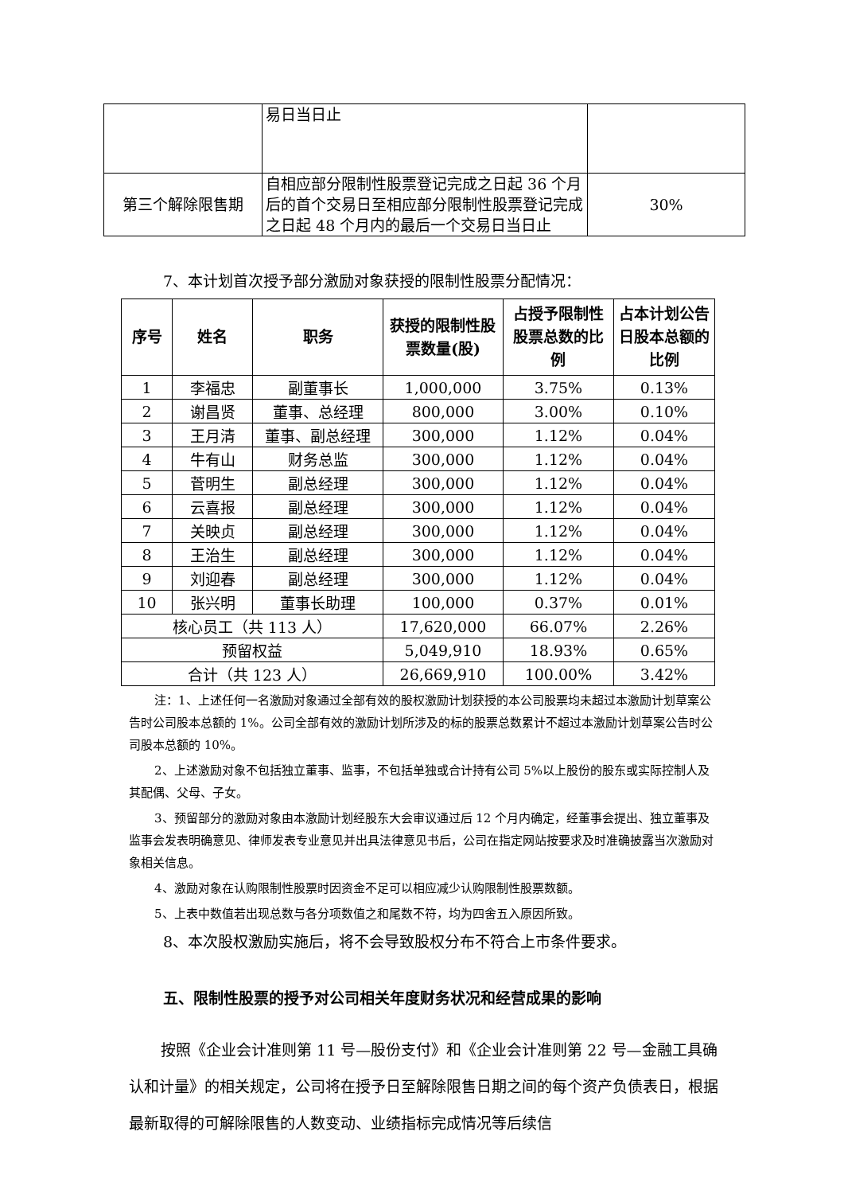| | 易日当日止 | |
| 第三个解除限售期 | 自相应部分限制性股票登记完成之日起 36 个月后的首个交易日至相应部分限制性股票登记完成之日起 48 个月内的最后一个交易日当日止 | 30% |
7、本计划首次授予部分激励对象获授的限制性股票分配情况：
| 序号 | 姓名 | 职务 | 获授的限制性股票数量(股) | 占授予限制性股票总数的比例 | 占本计划公告日股本总额的比例 |
| --- | --- | --- | --- | --- | --- |
| 1 | 李福忠 | 副董事长 | 1,000,000 | 3.75% | 0.13% |
| 2 | 谢昌贤 | 董事、总经理 | 800,000 | 3.00% | 0.10% |
| 3 | 王月清 | 董事、副总经理 | 300,000 | 1.12% | 0.04% |
| 4 | 牛有山 | 财务总监 | 300,000 | 1.12% | 0.04% |
| 5 | 菅明生 | 副总经理 | 300,000 | 1.12% | 0.04% |
| 6 | 云喜报 | 副总经理 | 300,000 | 1.12% | 0.04% |
| 7 | 关映贞 | 副总经理 | 300,000 | 1.12% | 0.04% |
| 8 | 王治生 | 副总经理 | 300,000 | 1.12% | 0.04% |
| 9 | 刘迎春 | 副总经理 | 300,000 | 1.12% | 0.04% |
| 10 | 张兴明 | 董事长助理 | 100,000 | 0.37% | 0.01% |
| 核心员工（共 113 人） | | | 17,620,000 | 66.07% | 2.26% |
| 预留权益 | | | 5,049,910 | 18.93% | 0.65% |
| 合计（共 123 人） | | | 26,669,910 | 100.00% | 3.42% |
注：1、上述任何一名激励对象通过全部有效的股权激励计划获授的本公司股票均未超过本激励计划草案公告时公司股本总额的 1%。公司全部有效的激励计划所涉及的标的股票总数累计不超过本激励计划草案公告时公司股本总额的 10%。
2、上述激励对象不包括独立董事、监事，不包括单独或合计持有公司 5%以上股份的股东或实际控制人及其配偶、父母、子女。
3、预留部分的激励对象由本激励计划经股东大会审议通过后 12 个月内确定，经董事会提出、独立董事及监事会发表明确意见、律师发表专业意见并出具法律意见书后，公司在指定网站按要求及时准确披露当次激励对象相关信息。
4、激励对象在认购限制性股票时因资金不足可以相应减少认购限制性股票数额。
5、上表中数值若出现总数与各分项数值之和尾数不符，均为四舍五入原因所致。
8、本次股权激励实施后，将不会导致股权分布不符合上市条件要求。
五、限制性股票的授予对公司相关年度财务状况和经营成果的影响
按照《企业会计准则第 11 号—股份支付》和《企业会计准则第 22 号—金融工具确认和计量》的相关规定，公司将在授予日至解除限售日期之间的每个资产负债表日，根据最新取得的可解除限售的人数变动、业绩指标完成情况等后续信